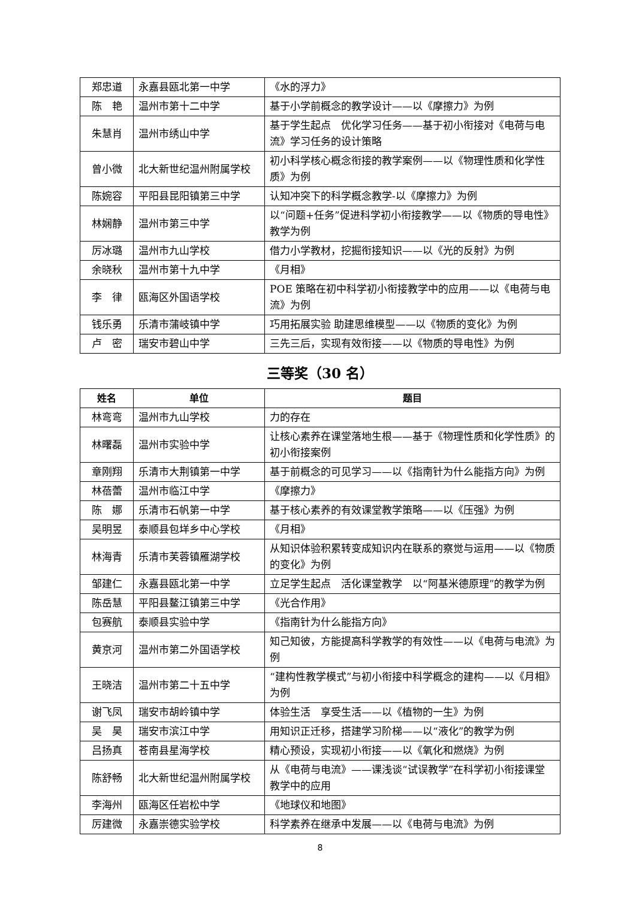| 郑忠道 | 永嘉县瓯北第一中学 | 《水的浮力》 |
| 陈 艳 | 温州市第十二中学 | 基于小学前概念的教学设计——以《摩擦力》为例 |
| 朱慧肖 | 温州市绣山中学 | 基于学生起点 优化学习任务——基于初小衔接对《电荷与电流》学习任务的设计策略 |
| 曾小微 | 北大新世纪温州附属学校 | 初小科学核心概念衔接的教学案例——以《物理性质和化学性质》为例 |
| 陈婉容 | 平阳县昆阳镇第三中学 | 认知冲突下的科学概念教学-以《摩擦力》为例 |
| 林娴静 | 温州市第三中学 | 以“问题+任务”促进科学初小衔接教学——以《物质的导电性》教学为例 |
| 厉冰璐 | 温州市九山学校 | 借力小学教材，挖掘衔接知识——以《光的反射》为例 |
| 余晓秋 | 温州市第十九中学 | 《月相》 |
| 李 律 | 瓯海区外国语学校 | POE 策略在初中科学初小衔接教学中的应用——以《电荷与电流》为例 |
| 钱乐勇 | 乐清市蒲岐镇中学 | 巧用拓展实验 助建思维模型——以《物质的变化》为例 |
| 卢 密 | 瑞安市碧山中学 | 三先三后，实现有效衔接——以《物质的导电性》为例 |
三等奖（30 名）
| 姓名 | 单位 | 题目 |
| --- | --- | --- |
| 林弯弯 | 温州市九山学校 | 力的存在 |
| 林曙磊 | 温州市实验中学 | 让核心素养在课堂落地生根——基于《物理性质和化学性质》的初小衔接案例 |
| 章刚翔 | 乐清市大荆镇第一中学 | 基于前概念的可见学习——以《指南针为什么能指方向》为例 |
| 林蓓蕾 | 温州市临江中学 | 《摩擦力》 |
| 陈 娜 | 乐清市石帆第一中学 | 基于核心素养的有效课堂教学策略——以《压强》为例 |
| 吴明昱 | 泰顺县包垟乡中心学校 | 《月相》 |
| 林海青 | 乐清市芙蓉镇雁湖学校 | 从知识体验积累转变成知识内在联系的察觉与运用——以《物质的变化》为例 |
| 邹建仁 | 永嘉县瓯北第一中学 | 立足学生起点 活化课堂教学 以“阿基米德原理”的教学为例 |
| 陈岳慧 | 平阳县鳌江镇第三中学 | 《光合作用》 |
| 包赛航 | 泰顺县实验中学 | 《指南针为什么能指方向》 |
| 黄京河 | 温州市第二外国语学校 | 知己知彼，方能提高科学教学的有效性——以《电荷与电流》为例 |
| 王晓洁 | 温州市第二十五中学 | “建构性教学模式”与初小衔接中科学概念的建构——以《月相》为例 |
| 谢飞凤 | 瑞安市胡岭镇中学 | 体验生活 享受生活——以《植物的一生》为例 |
| 吴 昊 | 瑞安市滨江中学 | 用知识正迁移，搭建学习阶梯——以“液化”的教学为例 |
| 吕扬真 | 苍南县星海学校 | 精心预设，实现初小衔接——以《氧化和燃烧》为例 |
| 陈舒畅 | 北大新世纪温州附属学校 | 从《电荷与电流》——课浅谈“试误教学”在科学初小衔接课堂教学中的应用 |
| 李海州 | 瓯海区任岩松中学 | 《地球仪和地图》 |
| 厉建微 | 永嘉崇德实验学校 | 科学素养在继承中发展——以《电荷与电流》为例 |
8